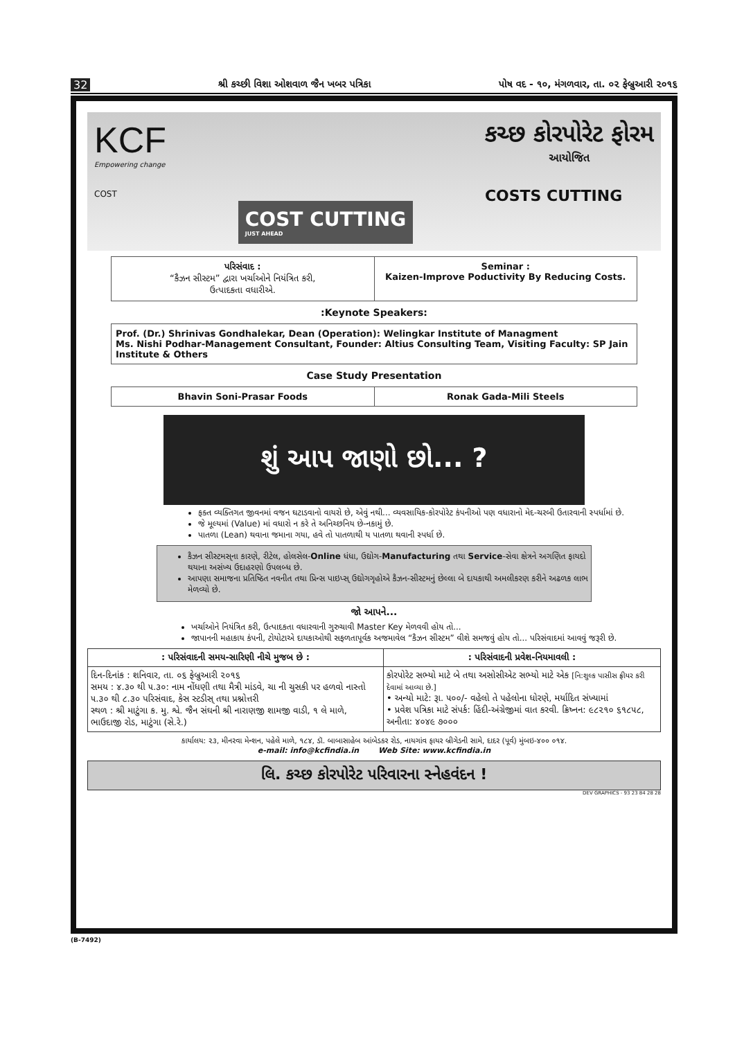32 શ્રી કચ્છી વિશા ઓશવાળ જૈન ખબર પત્રિકા પોષ વદ - ૧૦, મંગળવાર, તા. ૦૨ ફેબ્રુઆરી ૨૦૧૬
KCF
Empowering change
COST
COST CUTTING
JUST AHEAD
કચ્છ કોરપોરેટ ફોરમ
આયોજિત
COSTS CUTTING
પરિસંવાદ :
“કૈઝન સીસ્ટમ” દ્વારા ખર્ચાઓને નિયંત્રિત કરી,
ઉત્પાદકતા વધારીએ.
Seminar :
Kaizen-Improve Poductivity By Reducing Costs.
:Keynote Speakers:
Prof. (Dr.) Shrinivas Gondhalekar, Dean (Operation): Welingkar Institute of Managment
Ms. Nishi Podhar-Management Consultant, Founder: Altius Consulting Team, Visiting Faculty: SP Jain Institute & Others
Case Study Presentation
Bhavin Soni-Prasar Foods Ronak Gada-Mili Steels
શું આપ જાણો છો... ?
ફક્ત વ્યક્તિગત જીવનમાં વજન ઘટાડવાનો વાયરો છે, એવું નથી... વ્યવસાયિક-કોરપોરેટ કંપનીઓ પણ વધારાનો મેદ-ચરબી ઉતારવાની સ્પર્ધામાં છે.
જે મૂલ્યમાં (Value) માં વધારો ન કરે તે અનિચ્છનિય છે-નકામું છે.
પાતળા (Lean) થવાના જમાના ગયા, હવે તો પાતળાથી ય પાતળા થવાની સ્પર્ધા છે.
કૈઝન સીસ્ટમસ્‌ના કારણે, રીટેલ, હોલસેલ-Online ધંધા, ઉદ્યોગ-Manufacturing તથા Service-સેવા ક્ષેત્રને અગણિત ફાયદો થયાના અસંખ્ય ઉદાહરણો ઉપલબ્ધ છે.
આપણા સમાજના પ્રતિષ્ઠિત નવનીત તથા પ્રિન્સ પાઇપ્સ્ ઉદ્યોગગૃહોએ કૈઝન-સીસ્ટમનું છેલ્લા બે દાયકાથી અમલીકરણ કરીને અઢળક લાભ મેળવ્યો છે.
જો આપને...
ખર્ચાઓને નિયંત્રિત કરી, ઉત્પાદકતા વધારવાની ગુરુચાવી Master Key મેળવવી હોય તો...
જાપાનની મહાકાય કંપની, ટોયોટાએ દાયકાઓથી સફળતાપૂર્વક અજમાવેલ “કૈઝન સીસ્ટમ” વીશે સમજવું હોય તો... પરિસંવાદમાં આવવું જરૂરી છે.
| : પરિસંવાદની સમય-સારિણી નીચે મુજબ છે : | : પરિસંવાદની પ્રવેશ-નિયમાવલી : |
| --- | --- |
| દિન-દિનાંક : શનિવાર, તા. ૦૬ ફેબ્રુઆરી ૨૦૧૬ સમય : ૪.૩૦ થી ૫.૩૦: નામ નોંધણી તથા મૈત્રી માંડવે, ચા ની ચુસકી પર હળવો નાસ્તો ૫.૩૦ થી ૮.૩૦ પરિસંવાદ, કેસ સ્ટડીસ્ તથા પ્રશ્નોત્તરી સ્થળ : શ્રી માટુંગા ક. મુ. શ્વે. જૈન સંઘની શ્રી નારાણજી શામજી વાડી, ૧ લે માળે, ભાઉદાજી રોડ, માટુંગા (સે.રે.) | કોરપોરેટ સભ્યો માટે બે તથા અસોસીએટ સભ્યો માટે એક [નિ:શુલ્ક પાસીસ ફ્રીયર કરી દેવામાં આવ્યા છે.] • અન્યો માટે: રૂા. ૫૦૦/- વહેલો તે પહેલોના ધોરણે, મર્યાદિત સંખ્યામાં • પ્રવેશ પત્રિકા માટે સંપર્ક: હિંદી-અંગ્રેજીમાં વાત કરવી. ક્રિષ્નન: ૯૮૨૧૦ ૬૧૮૫૮, અનીતા: ૪૦૪૯ ૭૦૦૦ |
કાર્યાલય: ૨૩, મીનરવા મેન્શન, પહેલે માળે, ૧૮૪, ડૉ. બાબાસાહેબ આંબેડકર રોડ, નાયગાંવ ફાયર બ્રીગેડની સામે, દાદર (પૂર્વ) મુંબઇ-૪૦૦ ૦૧૪.
e-mail: info@kcfindia.in Web Site: www.kcfindia.in
લિ. કચ્છ કોરપોરેટ પરિવારના સ્નેહવંદન !
DEV GRAPHICS - 93 23 84 28 28
(B-7492)